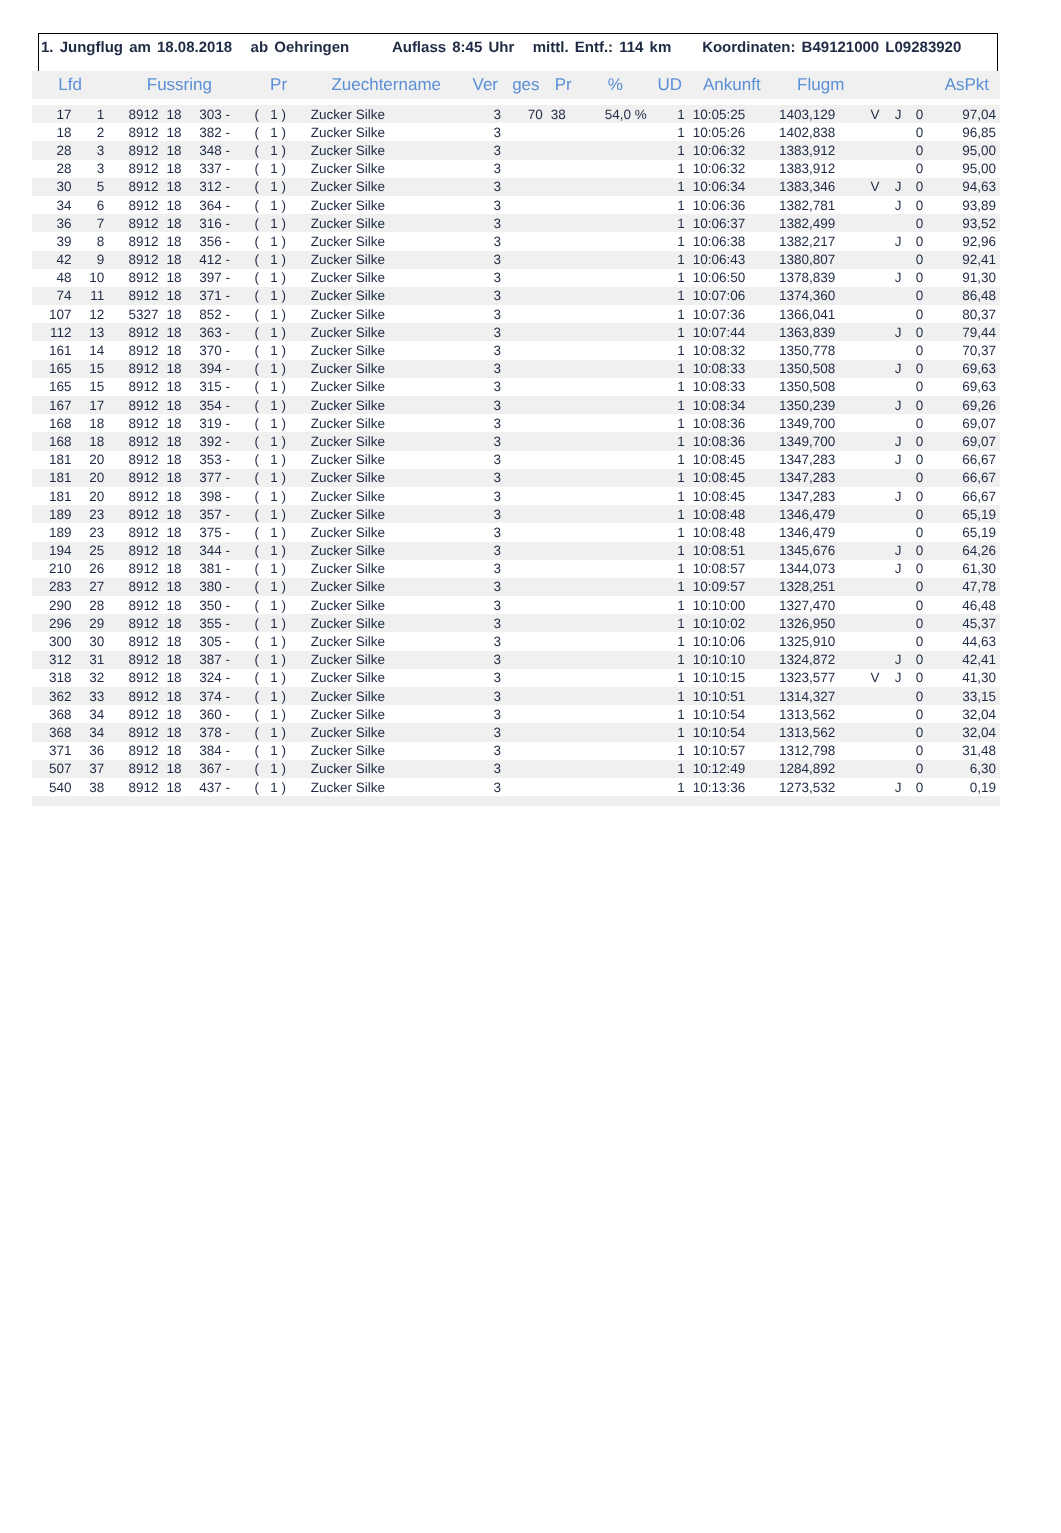1. Jungflug am 18.08.2018 ab Oehringen Auflass 8:45 Uhr mittl. Entf.: 114 km Koordinaten: B49121000 L09283920
| Lfd | | Fussring | | | Pr | Zuechtername | Ver | ges | Pr | % | UD | Ankunft | Flugm | | | | AsPkt |
| --- | --- | --- | --- | --- | --- | --- | --- | --- | --- | --- | --- | --- | --- | --- | --- | --- | --- |
| 17 | 1 | 8912 | 18 | 303 - | ( 1 ) | Zucker Silke | 3 | 70 | 38 | 54,0 % | 1 | 10:05:25 | 1403,129 | V | J | 0 | 97,04 |
| 18 | 2 | 8912 | 18 | 382 - | ( 1 ) | Zucker Silke | 3 | | | | 1 | 10:05:26 | 1402,838 | | | 0 | 96,85 |
| 28 | 3 | 8912 | 18 | 348 - | ( 1 ) | Zucker Silke | 3 | | | | 1 | 10:06:32 | 1383,912 | | | 0 | 95,00 |
| 28 | 3 | 8912 | 18 | 337 - | ( 1 ) | Zucker Silke | 3 | | | | 1 | 10:06:32 | 1383,912 | | | 0 | 95,00 |
| 30 | 5 | 8912 | 18 | 312 - | ( 1 ) | Zucker Silke | 3 | | | | 1 | 10:06:34 | 1383,346 | V | J | 0 | 94,63 |
| 34 | 6 | 8912 | 18 | 364 - | ( 1 ) | Zucker Silke | 3 | | | | 1 | 10:06:36 | 1382,781 | | J | 0 | 93,89 |
| 36 | 7 | 8912 | 18 | 316 - | ( 1 ) | Zucker Silke | 3 | | | | 1 | 10:06:37 | 1382,499 | | | 0 | 93,52 |
| 39 | 8 | 8912 | 18 | 356 - | ( 1 ) | Zucker Silke | 3 | | | | 1 | 10:06:38 | 1382,217 | | J | 0 | 92,96 |
| 42 | 9 | 8912 | 18 | 412 - | ( 1 ) | Zucker Silke | 3 | | | | 1 | 10:06:43 | 1380,807 | | | 0 | 92,41 |
| 48 | 10 | 8912 | 18 | 397 - | ( 1 ) | Zucker Silke | 3 | | | | 1 | 10:06:50 | 1378,839 | | J | 0 | 91,30 |
| 74 | 11 | 8912 | 18 | 371 - | ( 1 ) | Zucker Silke | 3 | | | | 1 | 10:07:06 | 1374,360 | | | 0 | 86,48 |
| 107 | 12 | 5327 | 18 | 852 - | ( 1 ) | Zucker Silke | 3 | | | | 1 | 10:07:36 | 1366,041 | | | 0 | 80,37 |
| 112 | 13 | 8912 | 18 | 363 - | ( 1 ) | Zucker Silke | 3 | | | | 1 | 10:07:44 | 1363,839 | | J | 0 | 79,44 |
| 161 | 14 | 8912 | 18 | 370 - | ( 1 ) | Zucker Silke | 3 | | | | 1 | 10:08:32 | 1350,778 | | | 0 | 70,37 |
| 165 | 15 | 8912 | 18 | 394 - | ( 1 ) | Zucker Silke | 3 | | | | 1 | 10:08:33 | 1350,508 | | J | 0 | 69,63 |
| 165 | 15 | 8912 | 18 | 315 - | ( 1 ) | Zucker Silke | 3 | | | | 1 | 10:08:33 | 1350,508 | | | 0 | 69,63 |
| 167 | 17 | 8912 | 18 | 354 - | ( 1 ) | Zucker Silke | 3 | | | | 1 | 10:08:34 | 1350,239 | | J | 0 | 69,26 |
| 168 | 18 | 8912 | 18 | 319 - | ( 1 ) | Zucker Silke | 3 | | | | 1 | 10:08:36 | 1349,700 | | | 0 | 69,07 |
| 168 | 18 | 8912 | 18 | 392 - | ( 1 ) | Zucker Silke | 3 | | | | 1 | 10:08:36 | 1349,700 | | J | 0 | 69,07 |
| 181 | 20 | 8912 | 18 | 353 - | ( 1 ) | Zucker Silke | 3 | | | | 1 | 10:08:45 | 1347,283 | | J | 0 | 66,67 |
| 181 | 20 | 8912 | 18 | 377 - | ( 1 ) | Zucker Silke | 3 | | | | 1 | 10:08:45 | 1347,283 | | | 0 | 66,67 |
| 181 | 20 | 8912 | 18 | 398 - | ( 1 ) | Zucker Silke | 3 | | | | 1 | 10:08:45 | 1347,283 | | J | 0 | 66,67 |
| 189 | 23 | 8912 | 18 | 357 - | ( 1 ) | Zucker Silke | 3 | | | | 1 | 10:08:48 | 1346,479 | | | 0 | 65,19 |
| 189 | 23 | 8912 | 18 | 375 - | ( 1 ) | Zucker Silke | 3 | | | | 1 | 10:08:48 | 1346,479 | | | 0 | 65,19 |
| 194 | 25 | 8912 | 18 | 344 - | ( 1 ) | Zucker Silke | 3 | | | | 1 | 10:08:51 | 1345,676 | | J | 0 | 64,26 |
| 210 | 26 | 8912 | 18 | 381 - | ( 1 ) | Zucker Silke | 3 | | | | 1 | 10:08:57 | 1344,073 | | J | 0 | 61,30 |
| 283 | 27 | 8912 | 18 | 380 - | ( 1 ) | Zucker Silke | 3 | | | | 1 | 10:09:57 | 1328,251 | | | 0 | 47,78 |
| 290 | 28 | 8912 | 18 | 350 - | ( 1 ) | Zucker Silke | 3 | | | | 1 | 10:10:00 | 1327,470 | | | 0 | 46,48 |
| 296 | 29 | 8912 | 18 | 355 - | ( 1 ) | Zucker Silke | 3 | | | | 1 | 10:10:02 | 1326,950 | | | 0 | 45,37 |
| 300 | 30 | 8912 | 18 | 305 - | ( 1 ) | Zucker Silke | 3 | | | | 1 | 10:10:06 | 1325,910 | | | 0 | 44,63 |
| 312 | 31 | 8912 | 18 | 387 - | ( 1 ) | Zucker Silke | 3 | | | | 1 | 10:10:10 | 1324,872 | | J | 0 | 42,41 |
| 318 | 32 | 8912 | 18 | 324 - | ( 1 ) | Zucker Silke | 3 | | | | 1 | 10:10:15 | 1323,577 | V | J | 0 | 41,30 |
| 362 | 33 | 8912 | 18 | 374 - | ( 1 ) | Zucker Silke | 3 | | | | 1 | 10:10:51 | 1314,327 | | | 0 | 33,15 |
| 368 | 34 | 8912 | 18 | 360 - | ( 1 ) | Zucker Silke | 3 | | | | 1 | 10:10:54 | 1313,562 | | | 0 | 32,04 |
| 368 | 34 | 8912 | 18 | 378 - | ( 1 ) | Zucker Silke | 3 | | | | 1 | 10:10:54 | 1313,562 | | | 0 | 32,04 |
| 371 | 36 | 8912 | 18 | 384 - | ( 1 ) | Zucker Silke | 3 | | | | 1 | 10:10:57 | 1312,798 | | | 0 | 31,48 |
| 507 | 37 | 8912 | 18 | 367 - | ( 1 ) | Zucker Silke | 3 | | | | 1 | 10:12:49 | 1284,892 | | | 0 | 6,30 |
| 540 | 38 | 8912 | 18 | 437 - | ( 1 ) | Zucker Silke | 3 | | | | 1 | 10:13:36 | 1273,532 | | J | 0 | 0,19 |